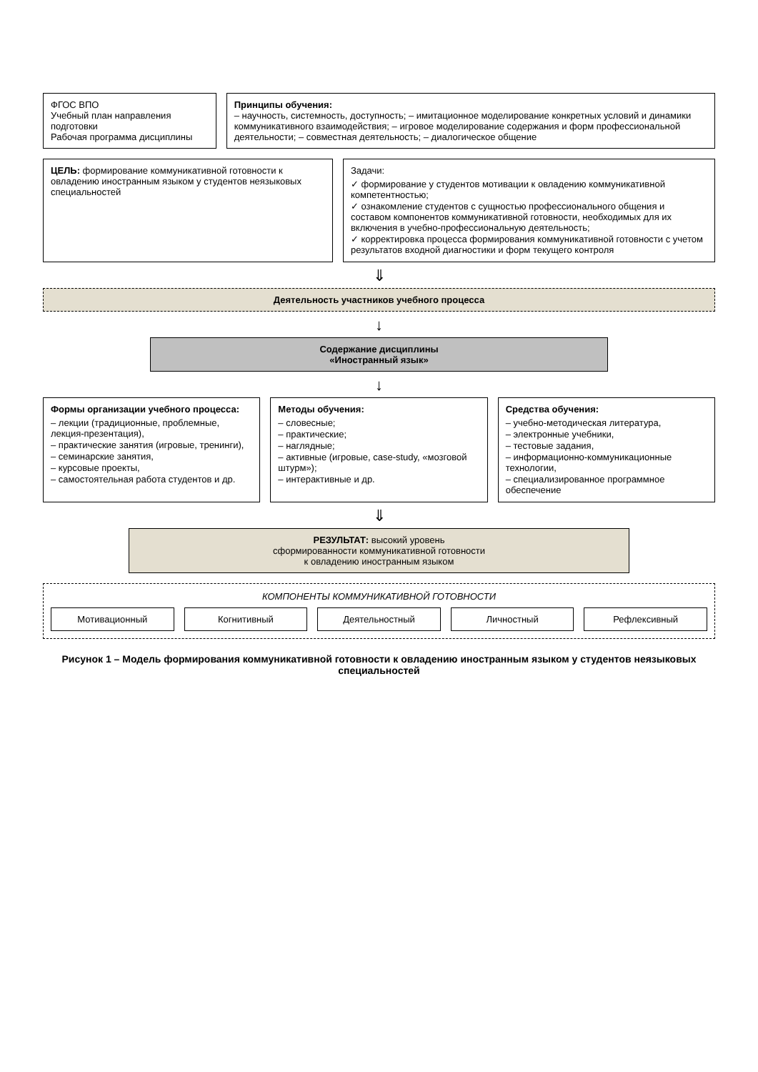ФГОС ВПО
Учебный план направления подготовки
Рабочая программа дисциплины
Принципы обучения:
– научность, системность, доступность; – имитационное моделирование конкретных условий и динамики коммуникативного взаимодействия; – игровое моделирование содержания и форм профессиональной деятельности; – совместная деятельность; – диалогическое общение
ЦЕЛЬ: формирование коммуникативной готовности к овладению иностранным языком у студентов неязыковых специальностей
Задачи:
✓ формирование у студентов мотивации к овладению коммуникативной компетентностью;
✓ ознакомление студентов с сущностью профессионального общения и составом компонентов коммуникативной готовности, необходимых для их включения в учебно-профессиональную деятельность;
✓ корректировка процесса формирования коммуникативной готовности с учетом результатов входной диагностики и форм текущего контроля
⇓
Деятельность участников учебного процесса
↓
Содержание дисциплины
«Иностранный язык»
↓
Формы организации учебного процесса:
– лекции (традиционные, проблемные, лекция-презентация),
– практические занятия (игровые, тренинги),
– семинарские занятия,
– курсовые проекты,
– самостоятельная работа студентов и др.
Методы обучения:
– словесные;
– практические;
– наглядные;
– активные (игровые, case-study, «мозговой штурм»);
– интерактивные и др.
Средства обучения:
– учебно-методическая литература,
– электронные учебники,
– тестовые задания,
– информационно-коммуникационные технологии,
– специализированное программное обеспечение
⇓
РЕЗУЛЬТАТ: высокий уровень
сформированности коммуникативной готовности
к овладению иностранным языком
КОМПОНЕНТЫ КОММУНИКАТИВНОЙ ГОТОВНОСТИ
Мотивационный Когнитивный Деятельностный Личностный Рефлексивный
Рисунок 1 – Модель формирования коммуникативной готовности к овладению иностранным языком у студентов неязыковых специальностей